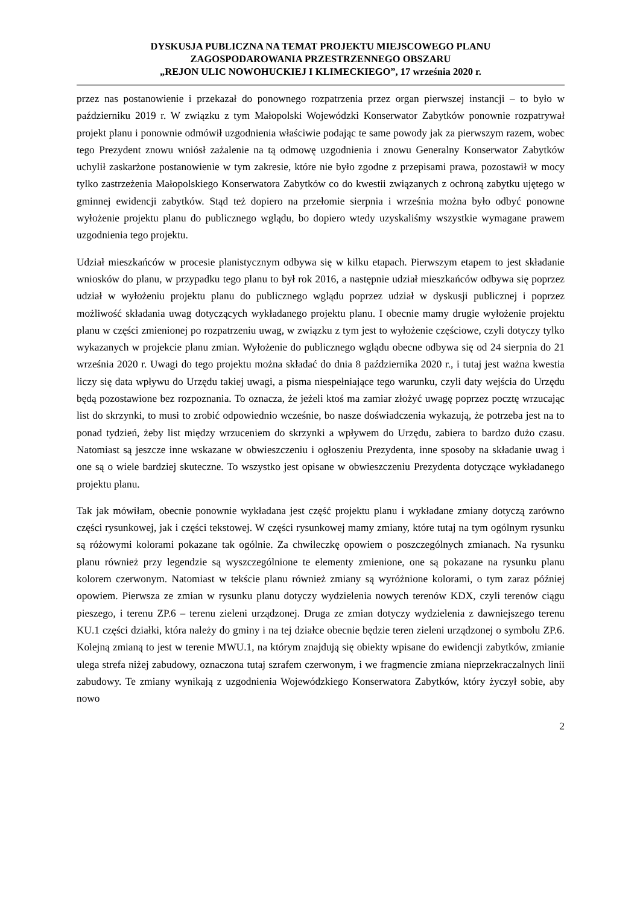DYSKUSJA PUBLICZNA NA TEMAT PROJEKTU MIEJSCOWEGO PLANU
ZAGOSPODAROWANIA PRZESTRZENNEGO OBSZARU
„REJON ULIC NOWOHUCKIEJ I KLIMECKIEGO”, 17 września 2020 r.
przez nas postanowienie i przekazał do ponownego rozpatrzenia przez organ pierwszej instancji – to było w październiku 2019 r. W związku z tym Małopolski Wojewódzki Konserwator Zabytków ponownie rozpatrywał projekt planu i ponownie odmówił uzgodnienia właściwie podając te same powody jak za pierwszym razem, wobec tego Prezydent znowu wniósł zażalenie na tą odmowę uzgodnienia i znowu Generalny Konserwator Zabytków uchylił zaskarżone postanowienie w tym zakresie, które nie było zgodne z przepisami prawa, pozostawił w mocy tylko zastrzeżenia Małopolskiego Konserwatora Zabytków co do kwestii związanych z ochroną zabytku ujętego w gminnej ewidencji zabytków. Stąd też dopiero na przełomie sierpnia i września można było odbyć ponowne wyłożenie projektu planu do publicznego wglądu, bo dopiero wtedy uzyskaliśmy wszystkie wymagane prawem uzgodnienia tego projektu.
Udział mieszkańców w procesie planistycznym odbywa się w kilku etapach. Pierwszym etapem to jest składanie wniosków do planu, w przypadku tego planu to był rok 2016, a następnie udział mieszkańców odbywa się poprzez udział w wyłożeniu projektu planu do publicznego wglądu poprzez udział w dyskusji publicznej i poprzez możliwość składania uwag dotyczących wykładanego projektu planu. I obecnie mamy drugie wyłożenie projektu planu w części zmienionej po rozpatrzeniu uwag, w związku z tym jest to wyłożenie częściowe, czyli dotyczy tylko wykazanych w projekcie planu zmian. Wyłożenie do publicznego wglądu obecne odbywa się od 24 sierpnia do 21 września 2020 r. Uwagi do tego projektu można składać do dnia 8 października 2020 r., i tutaj jest ważna kwestia liczy się data wpływu do Urzędu takiej uwagi, a pisma niespełniające tego warunku, czyli daty wejścia do Urzędu będą pozostawione bez rozpoznania. To oznacza, że jeżeli ktoś ma zamiar złożyć uwagę poprzez pocztę wrzucając list do skrzynki, to musi to zrobić odpowiednio wcześnie, bo nasze doświadczenia wykazują, że potrzeba jest na to ponad tydzień, żeby list między wrzuceniem do skrzynki a wpływem do Urzędu, zabiera to bardzo dużo czasu. Natomiast są jeszcze inne wskazane w obwieszczeniu i ogłoszeniu Prezydenta, inne sposoby na składanie uwag i one są o wiele bardziej skuteczne. To wszystko jest opisane w obwieszczeniu Prezydenta dotyczące wykładanego projektu planu.
Tak jak mówiłam, obecnie ponownie wykładana jest część projektu planu i wykładane zmiany dotyczą zarówno części rysunkowej, jak i części tekstowej. W części rysunkowej mamy zmiany, które tutaj na tym ogólnym rysunku są różowymi kolorami pokazane tak ogólnie. Za chwileczkę opowiem o poszczególnych zmianach. Na rysunku planu również przy legendzie są wyszczególnione te elementy zmienione, one są pokazane na rysunku planu kolorem czerwonym. Natomiast w tekście planu również zmiany są wyróżnione kolorami, o tym zaraz później opowiem. Pierwsza ze zmian w rysunku planu dotyczy wydzielenia nowych terenów KDX, czyli terenów ciągu pieszego, i terenu ZP.6 – terenu zieleni urządzonej. Druga ze zmian dotyczy wydzielenia z dawniejszego terenu KU.1 części działki, która należy do gminy i na tej działce obecnie będzie teren zieleni urządzonej o symbolu ZP.6. Kolejną zmianą to jest w terenie MWU.1, na którym znajdują się obiekty wpisane do ewidencji zabytków, zmianie ulega strefa niżej zabudowy, oznaczona tutaj szrafem czerwonym, i we fragmencie zmiana nieprzekraczalnych linii zabudowy. Te zmiany wynikają z uzgodnienia Wojewódzkiego Konserwatora Zabytków, który życzył sobie, aby nowo
2